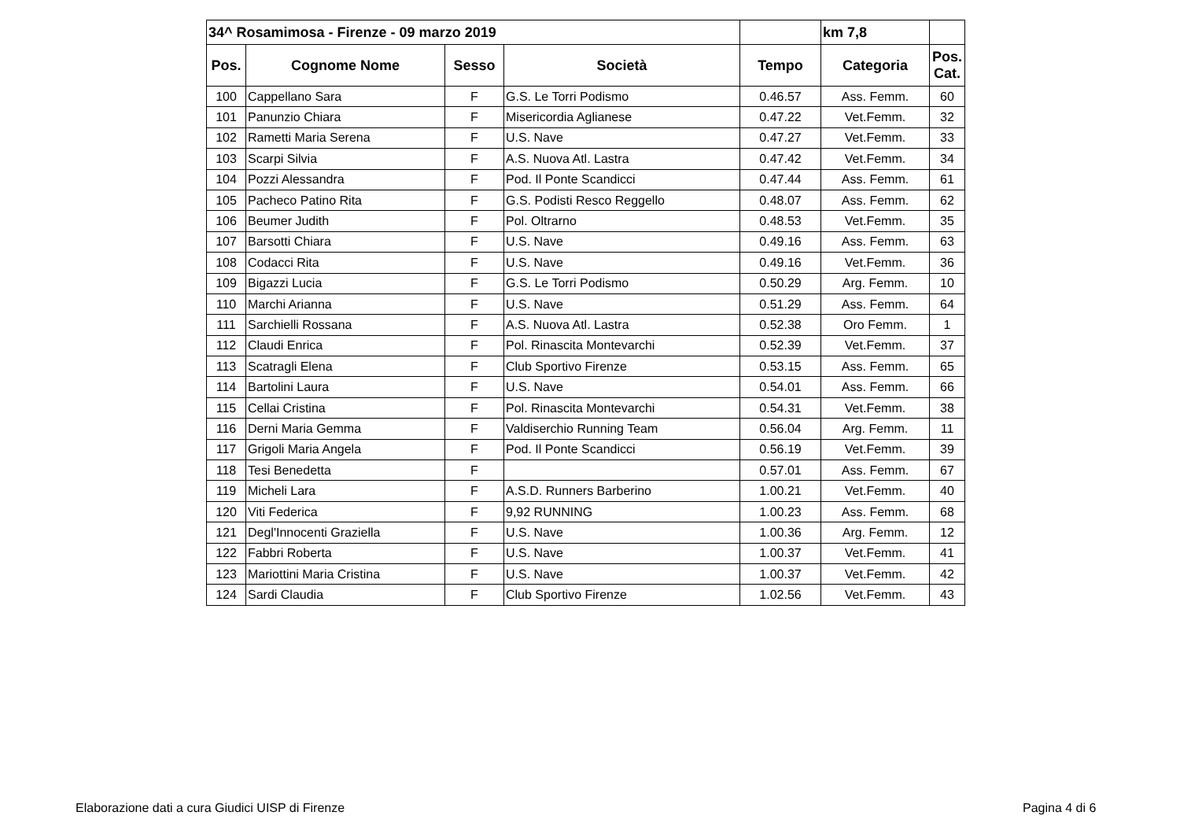| 34^ Rosamimosa - Firenze - 09 marzo 2019 | | | | | km 7,8 | |
| Pos. | Cognome Nome | Sesso | Società | Tempo | Categoria | Pos. Cat. |
| 100 | Cappellano Sara | F | G.S. Le Torri Podismo | 0.46.57 | Ass. Femm. | 60 |
| 101 | Panunzio Chiara | F | Misericordia Aglianese | 0.47.22 | Vet.Femm. | 32 |
| 102 | Rametti Maria Serena | F | U.S. Nave | 0.47.27 | Vet.Femm. | 33 |
| 103 | Scarpi Silvia | F | A.S. Nuova Atl. Lastra | 0.47.42 | Vet.Femm. | 34 |
| 104 | Pozzi Alessandra | F | Pod. Il Ponte Scandicci | 0.47.44 | Ass. Femm. | 61 |
| 105 | Pacheco Patino Rita | F | G.S. Podisti Resco Reggello | 0.48.07 | Ass. Femm. | 62 |
| 106 | Beumer Judith | F | Pol. Oltrarno | 0.48.53 | Vet.Femm. | 35 |
| 107 | Barsotti Chiara | F | U.S. Nave | 0.49.16 | Ass. Femm. | 63 |
| 108 | Codacci Rita | F | U.S. Nave | 0.49.16 | Vet.Femm. | 36 |
| 109 | Bigazzi Lucia | F | G.S. Le Torri Podismo | 0.50.29 | Arg. Femm. | 10 |
| 110 | Marchi Arianna | F | U.S. Nave | 0.51.29 | Ass. Femm. | 64 |
| 111 | Sarchielli Rossana | F | A.S. Nuova Atl. Lastra | 0.52.38 | Oro Femm. | 1 |
| 112 | Claudi Enrica | F | Pol. Rinascita Montevarchi | 0.52.39 | Vet.Femm. | 37 |
| 113 | Scatragli Elena | F | Club Sportivo Firenze | 0.53.15 | Ass. Femm. | 65 |
| 114 | Bartolini Laura | F | U.S. Nave | 0.54.01 | Ass. Femm. | 66 |
| 115 | Cellai Cristina | F | Pol. Rinascita Montevarchi | 0.54.31 | Vet.Femm. | 38 |
| 116 | Derni Maria Gemma | F | Valdiserchio Running Team | 0.56.04 | Arg. Femm. | 11 |
| 117 | Grigoli Maria Angela | F | Pod. Il Ponte Scandicci | 0.56.19 | Vet.Femm. | 39 |
| 118 | Tesi Benedetta | F | | 0.57.01 | Ass. Femm. | 67 |
| 119 | Micheli Lara | F | A.S.D. Runners Barberino | 1.00.21 | Vet.Femm. | 40 |
| 120 | Viti Federica | F | 9,92 RUNNING | 1.00.23 | Ass. Femm. | 68 |
| 121 | Degl'Innocenti Graziella | F | U.S. Nave | 1.00.36 | Arg. Femm. | 12 |
| 122 | Fabbri Roberta | F | U.S. Nave | 1.00.37 | Vet.Femm. | 41 |
| 123 | Mariottini Maria Cristina | F | U.S. Nave | 1.00.37 | Vet.Femm. | 42 |
| 124 | Sardi Claudia | F | Club Sportivo Firenze | 1.02.56 | Vet.Femm. | 43 |
Elaborazione dati a cura Giudici UISP di Firenze
Pagina 4 di 6